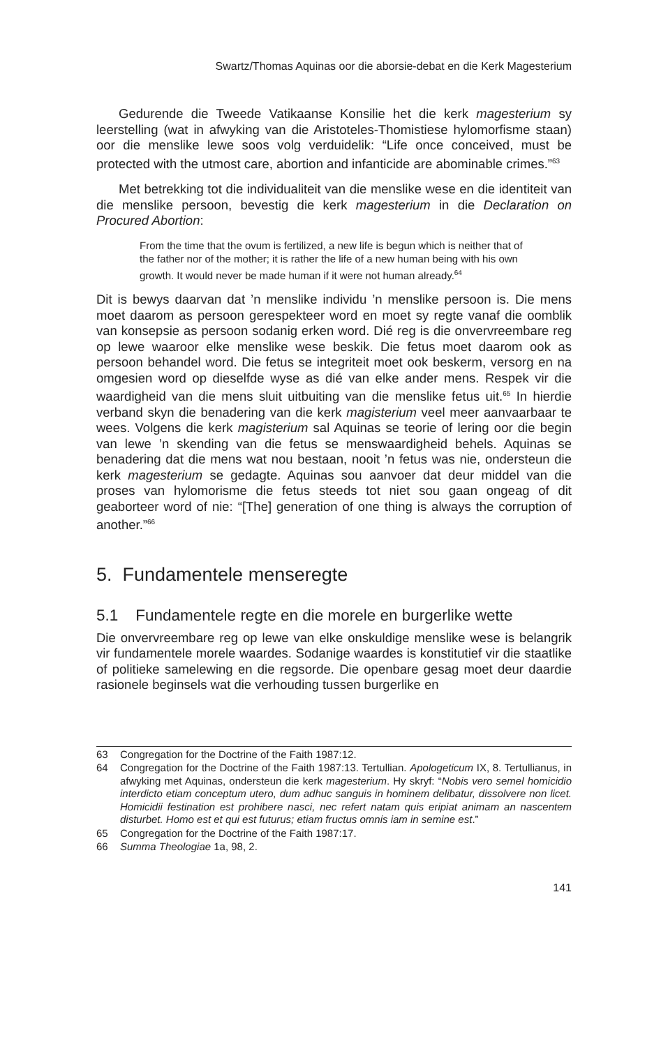Swartz/Thomas Aquinas oor die aborsie-debat en die Kerk Magesterium
Gedurende die Tweede Vatikaanse Konsilie het die kerk magesterium sy leerstelling (wat in afwyking van die Aristoteles-Thomistiese hylomorfisme staan) oor die menslike lewe soos volg verduidelik: “Life once conceived, must be protected with the utmost care, abortion and infanticide are abominable crimes.”<sup>63</sup>
Met betrekking tot die individualiteit van die menslike wese en die identiteit van die menslike persoon, bevestig die kerk magesterium in die Declaration on Procured Abortion:
From the time that the ovum is fertilized, a new life is begun which is neither that of the father nor of the mother; it is rather the life of a new human being with his own growth. It would never be made human if it were not human already.<sup>64</sup>
Dit is bewys daarvan dat ’n menslike individu ’n menslike persoon is. Die mens moet daarom as persoon gerespekteer word en moet sy regte vanaf die oomblik van konsepsie as persoon sodanig erken word. Dié reg is die onvervreembare reg op lewe waaroor elke menslike wese beskik. Die fetus moet daarom ook as persoon behandel word. Die fetus se integriteit moet ook beskerm, versorg en na omgesien word op dieselfde wyse as dié van elke ander mens. Respek vir die waardigheid van die mens sluit uitbuiting van die menslike fetus uit.<sup>65</sup> In hierdie verband skyn die benadering van die kerk magisterium veel meer aanvaarbaar te wees. Volgens die kerk magisterium sal Aquinas se teorie of lering oor die begin van lewe ’n skending van die fetus se menswaardigheid behels. Aquinas se benadering dat die mens wat nou bestaan, nooit ’n fetus was nie, ondersteun die kerk magesterium se gedagte. Aquinas sou aanvoer dat deur middel van die proses van hylomorisme die fetus steeds tot niet sou gaan ongeag of dit geaborteer word of nie: “[The] generation of one thing is always the corruption of another.”<sup>66</sup>
5. Fundamentele menseregte
5.1 Fundamentele regte en die morele en burgerlike wette
Die onvervreembare reg op lewe van elke onskuldige menslike wese is belangrik vir fundamentele morele waardes. Sodanige waardes is konstitutief vir die staatlike of politieke samelewing en die regsorde. Die openbare gesag moet deur daardie rasionele beginsels wat die verhouding tussen burgerlike en
63 Congregation for the Doctrine of the Faith 1987:12.
64 Congregation for the Doctrine of the Faith 1987:13. Tertullian. Apologeticum IX, 8. Tertullianus, in afwyking met Aquinas, ondersteun die kerk magesterium. Hy skryf: “Nobis vero semel homicidio interdicto etiam conceptum utero, dum adhuc sanguis in hominem delibatur, dissolvere non licet. Homicidii festination est prohibere nasci, nec refert natam quis eripiat animam an nascentem disturbet. Homo est et qui est futurus; etiam fructus omnis iam in semine est.”
65 Congregation for the Doctrine of the Faith 1987:17.
66 Summa Theologiae 1a, 98, 2.
141